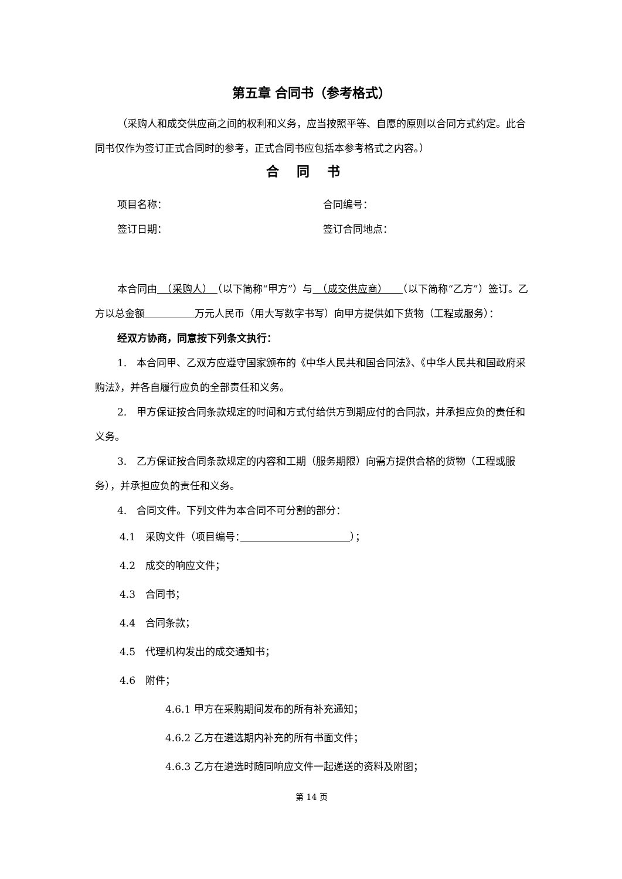第五章 合同书（参考格式）
（采购人和成交供应商之间的权利和义务，应当按照平等、自愿的原则以合同方式约定。此合同书仅作为签订正式合同时的参考，正式合同书应包括本参考格式之内容。）
合同书
项目名称： 合同编号：
签订日期： 签订合同地点：
本合同由　（采购人）　（以下简称“甲方”）与　（成交供应商）　　（以下简称“乙方”）签订。乙方以总金额　　　　　 万元人民币（用大写数字书写）向甲方提供如下货物（工程或服务）：
经双方协商，同意按下列条文执行：
1.　本合同甲、乙双方应遵守国家颁布的《中华人民共和国合同法》、《中华人民共和国政府采购法》，并各自履行应负的全部责任和义务。
2.　甲方保证按合同条款规定的时间和方式付给供方到期应付的合同款，并承担应负的责任和义务。
3.　乙方保证按合同条款规定的内容和工期（服务期限）向需方提供合格的货物（工程或服务），并承担应负的责任和义务。
4.　合同文件。下列文件为本合同不可分割的部分：
4.1　采购文件（项目编号：　　　　　　　　　　　 ）；
4.2　成交的响应文件；
4.3　合同书；
4.4　合同条款；
4.5　代理机构发出的成交通知书；
4.6　附件；
4.6.1 甲方在采购期间发布的所有补充通知；
4.6.2 乙方在遴选期内补充的所有书面文件；
4.6.3 乙方在遴选时随同响应文件一起递送的资料及附图；
第 14 页